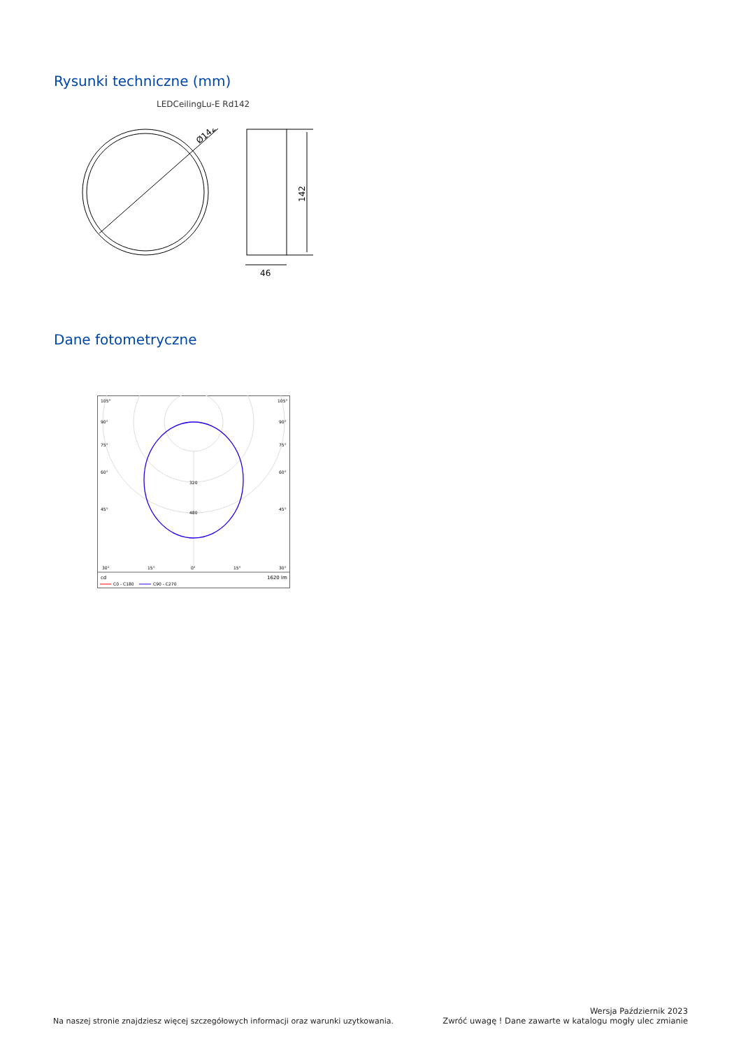Rysunki techniczne (mm)
LEDCeilingLu-E Rd142
Ø142
142
46
Dane fotometryczne
105°
105°
90°
90°
75°
75°
60°
60°
45°
45°
320
480
30°
15°
0°
15°
30°
cd
1620 lm
C0 - C180
C90 - C270
Na naszej stronie znajdziesz więcej szczegółowych informacji oraz warunki uzytkowania.
Wersja Październik 2023
Zwróć uwagę ! Dane zawarte w katalogu mogły ulec zmianie